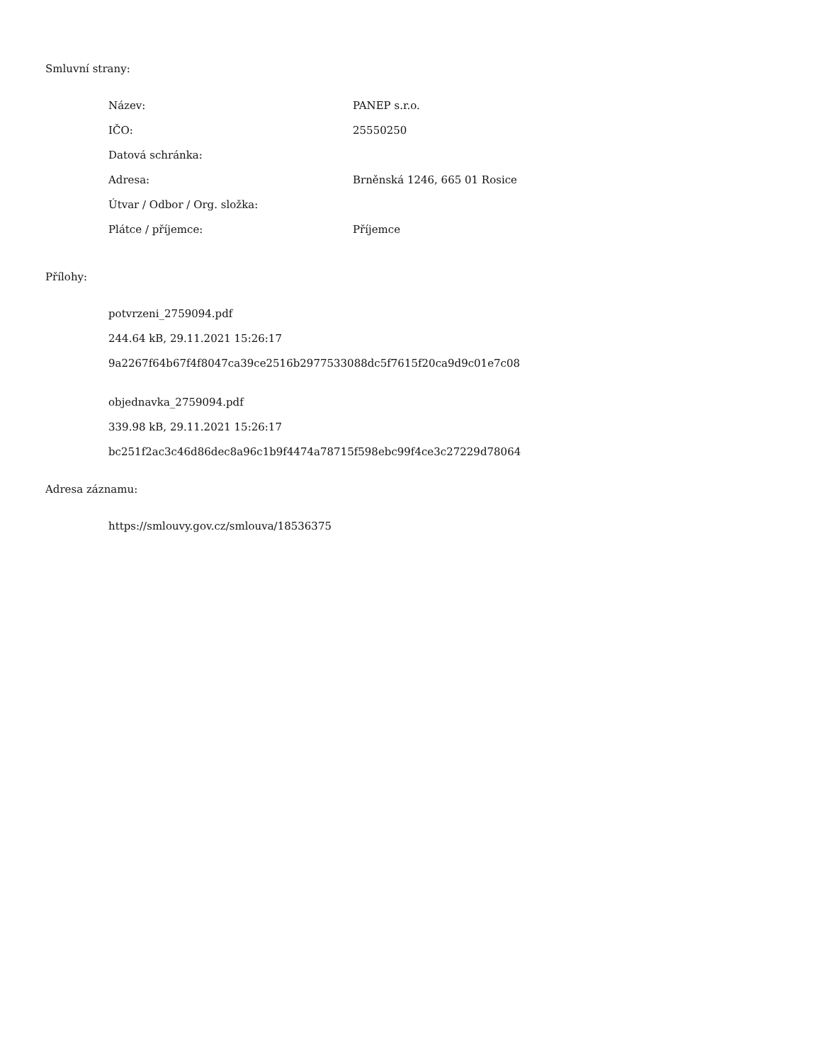Smluvní strany:
| Název: | PANEP s.r.o. |
| IČO: | 25550250 |
| Datová schránka: | |
| Adresa: | Brněnská 1246, 665 01 Rosice |
| Útvar / Odbor / Org. složka: | |
| Plátce / příjemce: | Příjemce |
Přílohy:
potvrzeni_2759094.pdf
244.64 kB, 29.11.2021 15:26:17
9a2267f64b67f4f8047ca39ce2516b2977533088dc5f7615f20ca9d9c01e7c08
objednavka_2759094.pdf
339.98 kB, 29.11.2021 15:26:17
bc251f2ac3c46d86dec8a96c1b9f4474a78715f598ebc99f4ce3c27229d78064
Adresa záznamu:
https://smlouvy.gov.cz/smlouva/18536375